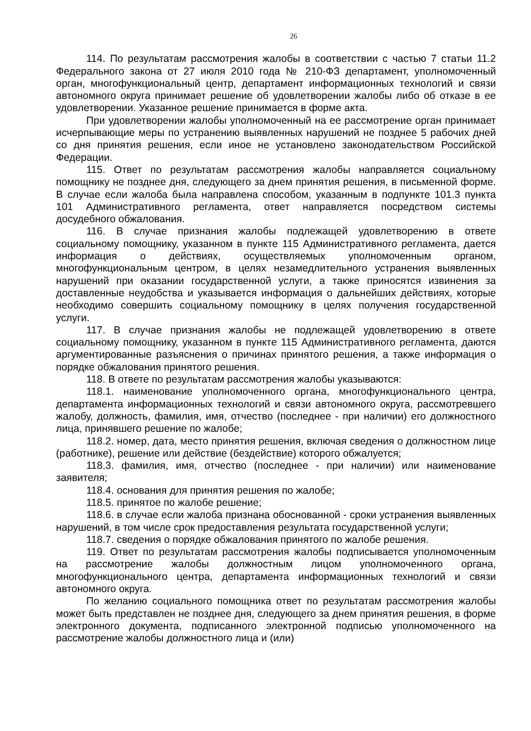26
114. По результатам рассмотрения жалобы в соответствии с частью 7 статьи 11.2 Федерального закона от 27 июля 2010 года № 210-ФЗ департамент, уполномоченный орган, многофункциональный центр, департамент информационных технологий и связи автономного округа принимает решение об удовлетворении жалобы либо об отказе в ее удовлетворении. Указанное решение принимается в форме акта.
При удовлетворении жалобы уполномоченный на ее рассмотрение орган принимает исчерпывающие меры по устранению выявленных нарушений не позднее 5 рабочих дней со дня принятия решения, если иное не установлено законодательством Российской Федерации.
115. Ответ по результатам рассмотрения жалобы направляется социальному помощнику не позднее дня, следующего за днем принятия решения, в письменной форме. В случае если жалоба была направлена способом, указанным в подпункте 101.3 пункта 101 Административного регламента, ответ направляется посредством системы досудебного обжалования.
116. В случае признания жалобы подлежащей удовлетворению в ответе социальному помощнику, указанном в пункте 115 Административного регламента, дается информация о действиях, осуществляемых уполномоченным органом, многофункциональным центром, в целях незамедлительного устранения выявленных нарушений при оказании государственной услуги, а также приносятся извинения за доставленные неудобства и указывается информация о дальнейших действиях, которые необходимо совершить социальному помощнику в целях получения государственной услуги.
117. В случае признания жалобы не подлежащей удовлетворению в ответе социальному помощнику, указанном в пункте 115 Административного регламента, даются аргументированные разъяснения о причинах принятого решения, а также информация о порядке обжалования принятого решения.
118. В ответе по результатам рассмотрения жалобы указываются:
118.1. наименование уполномоченного органа, многофункционального центра, департамента информационных технологий и связи автономного округа, рассмотревшего жалобу, должность, фамилия, имя, отчество (последнее - при наличии) его должностного лица, принявшего решение по жалобе;
118.2. номер, дата, место принятия решения, включая сведения о должностном лице (работнике), решение или действие (бездействие) которого обжалуется;
118.3. фамилия, имя, отчество (последнее - при наличии) или наименование заявителя;
118.4. основания для принятия решения по жалобе;
118.5. принятое по жалобе решение;
118.6. в случае если жалоба признана обоснованной - сроки устранения выявленных нарушений, в том числе срок предоставления результата государственной услуги;
118.7. сведения о порядке обжалования принятого по жалобе решения.
119. Ответ по результатам рассмотрения жалобы подписывается уполномоченным на рассмотрение жалобы должностным лицом уполномоченного органа, многофункционального центра, департамента информационных технологий и связи автономного округа.
По желанию социального помощника ответ по результатам рассмотрения жалобы может быть представлен не позднее дня, следующего за днем принятия решения, в форме электронного документа, подписанного электронной подписью уполномоченного на рассмотрение жалобы должностного лица и (или)